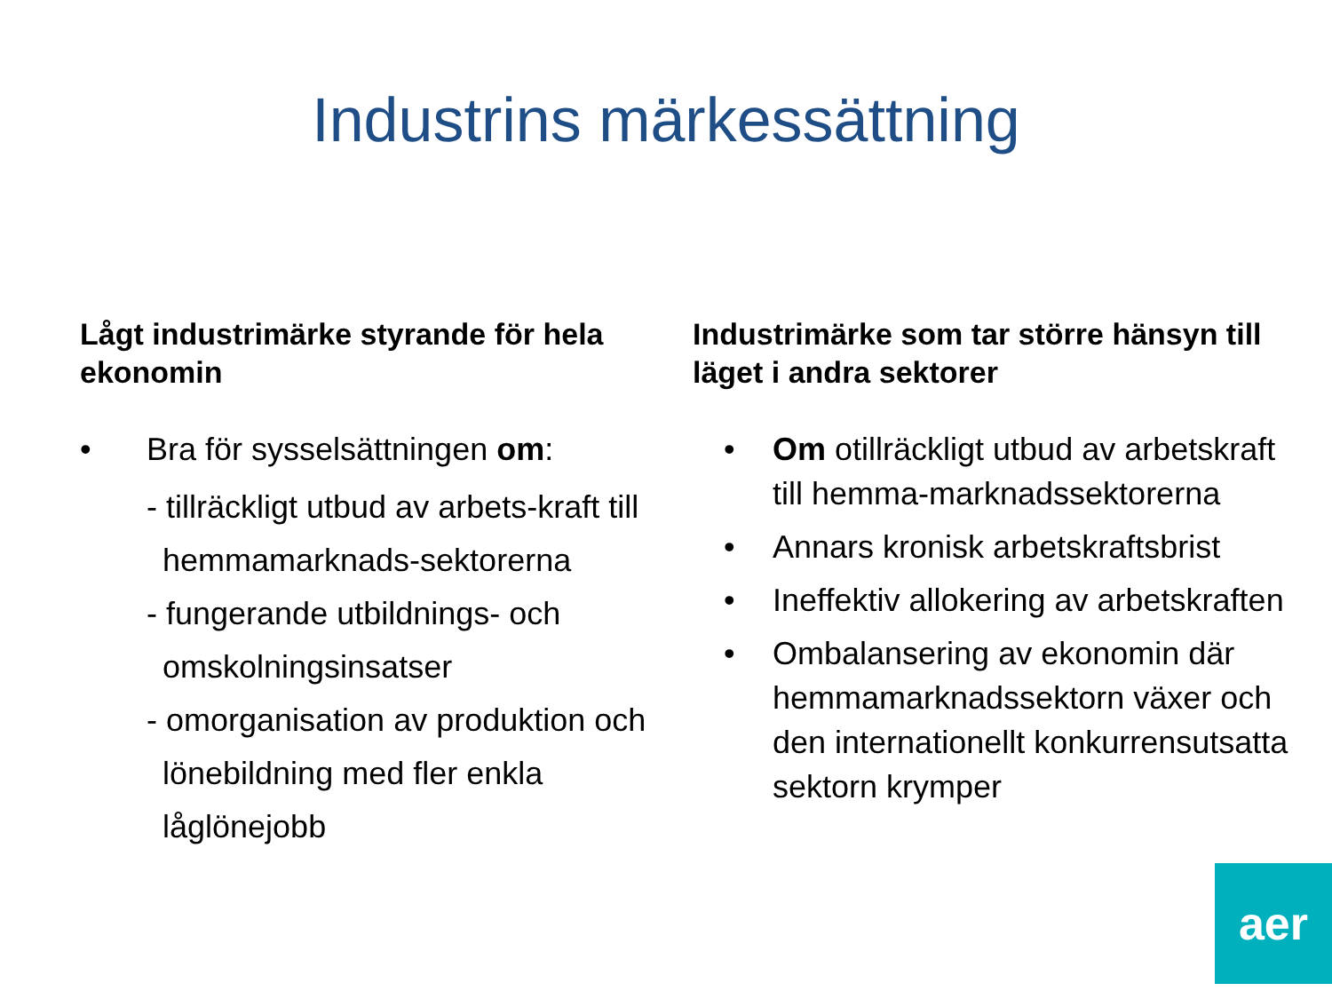Industrins märkessättning
Lågt industrimärke styrande för hela ekonomin
• Bra för sysselsättningen om:
- tillräckligt utbud av arbets-kraft till hemmamarknads-sektorerna
- fungerande utbildnings- och omskolningsinsatser
- omorganisation av produktion och lönebildning med fler enkla låglönejobb
Industrimärke som tar större hänsyn till läget i andra sektorer
• Om otillräckligt utbud av arbetskraft till hemma-marknadssektorerna
• Annars kronisk arbetskraftsbrist
• Ineffektiv allokering av arbetskraften
• Ombalansering av ekonomin där hemmamarknadssektorn växer och den internationellt konkurrensutsatta sektorn krymper
aer